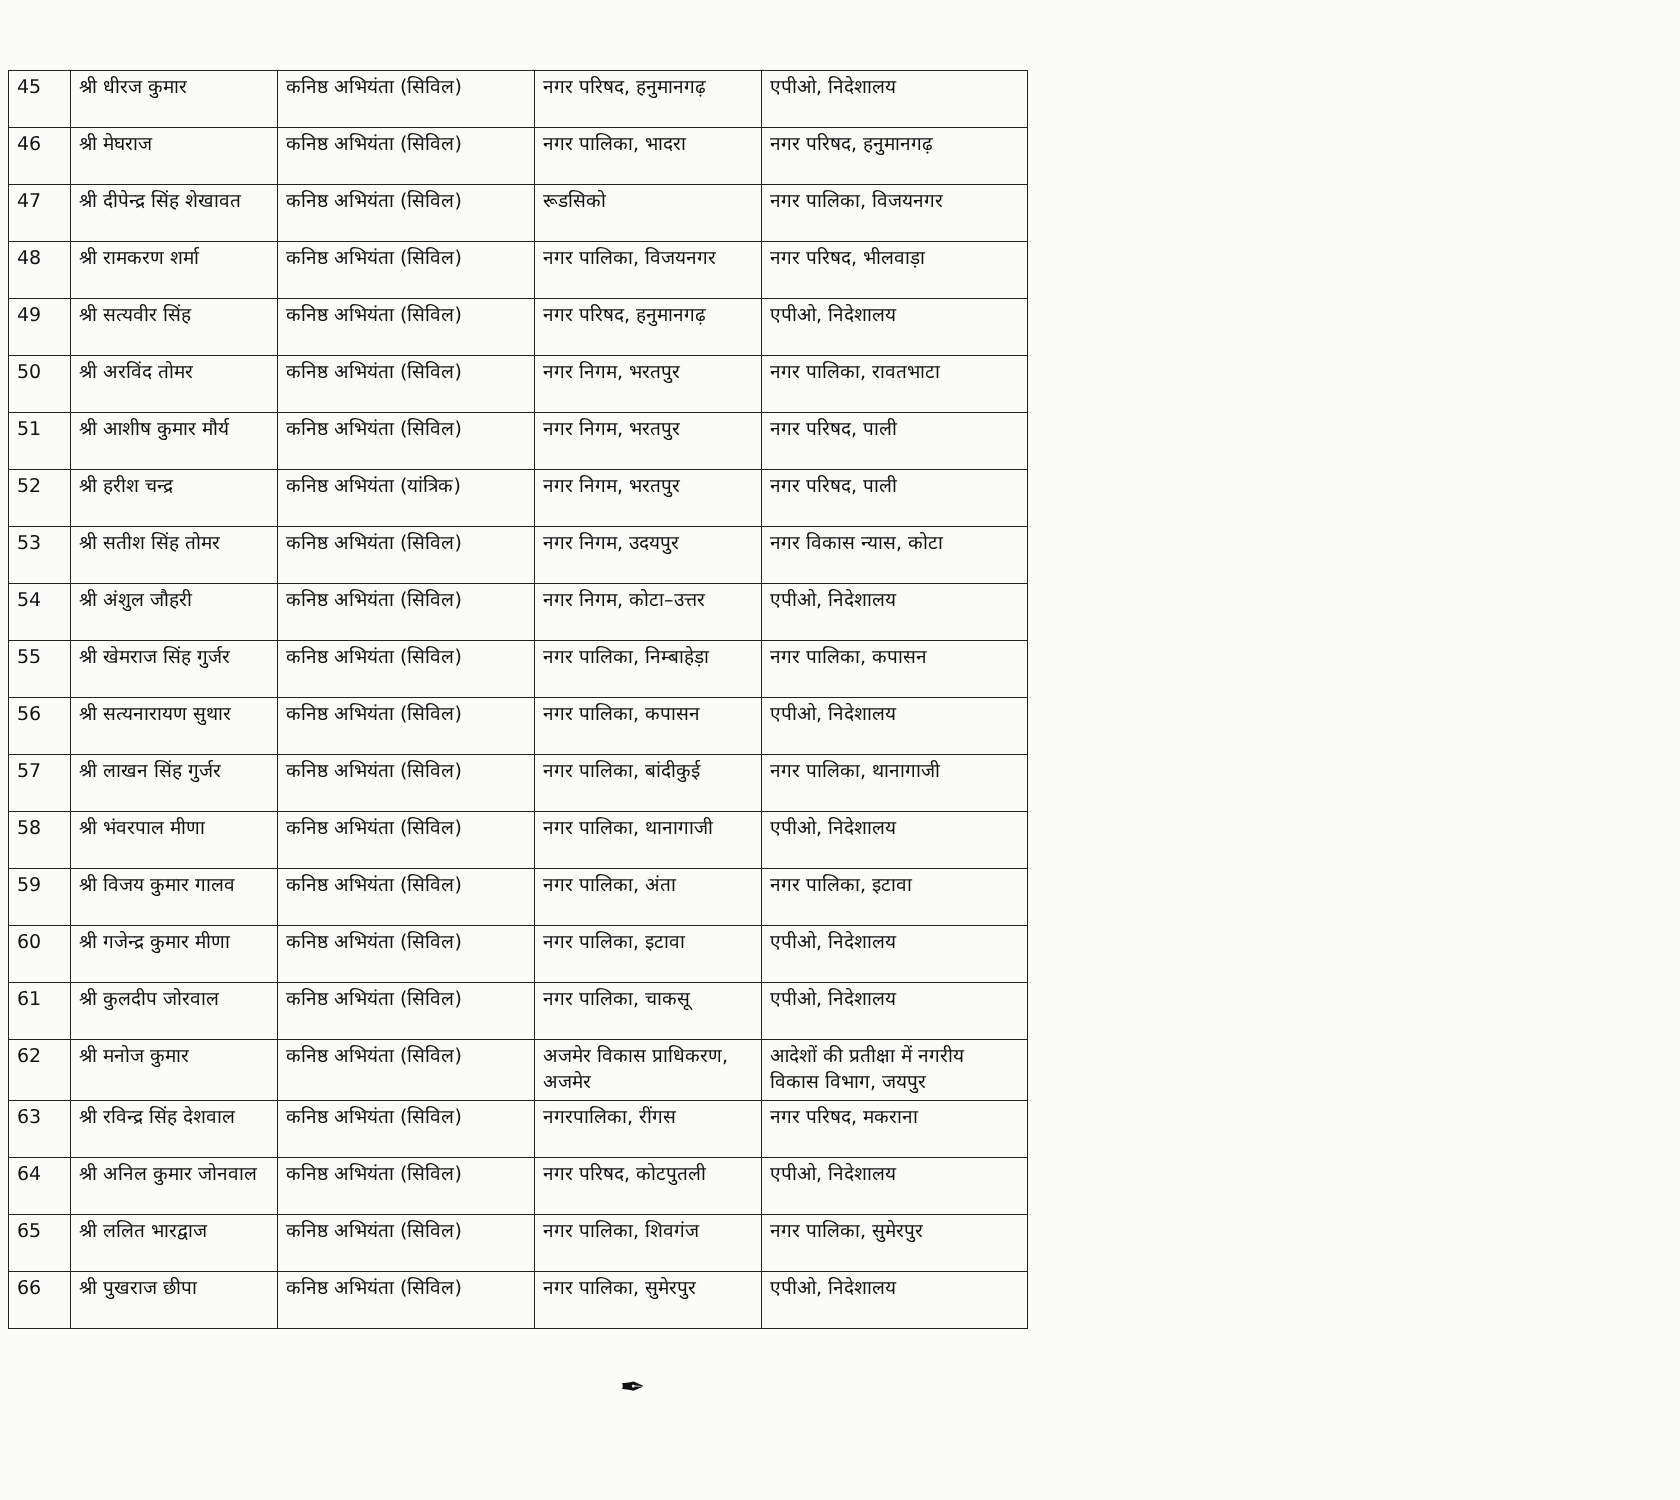| 45 | श्री धीरज कुमार | कनिष्ठ अभियंता (सिविल) | नगर परिषद, हनुमानगढ़ | एपीओ, निदेशालय |
| 46 | श्री मेघराज | कनिष्ठ अभियंता (सिविल) | नगर पालिका, भादरा | नगर परिषद, हनुमानगढ़ |
| 47 | श्री दीपेन्द्र सिंह शेखावत | कनिष्ठ अभियंता (सिविल) | रूडसिको | नगर पालिका, विजयनगर |
| 48 | श्री रामकरण शर्मा | कनिष्ठ अभियंता (सिविल) | नगर पालिका, विजयनगर | नगर परिषद, भीलवाड़ा |
| 49 | श्री सत्यवीर सिंह | कनिष्ठ अभियंता (सिविल) | नगर परिषद, हनुमानगढ़ | एपीओ, निदेशालय |
| 50 | श्री अरविंद तोमर | कनिष्ठ अभियंता (सिविल) | नगर निगम, भरतपुर | नगर पालिका, रावतभाटा |
| 51 | श्री आशीष कुमार मौर्य | कनिष्ठ अभियंता (सिविल) | नगर निगम, भरतपुर | नगर परिषद, पाली |
| 52 | श्री हरीश चन्द्र | कनिष्ठ अभियंता (यांत्रिक) | नगर निगम, भरतपुर | नगर परिषद, पाली |
| 53 | श्री सतीश सिंह तोमर | कनिष्ठ अभियंता (सिविल) | नगर निगम, उदयपुर | नगर विकास न्यास, कोटा |
| 54 | श्री अंशुल जौहरी | कनिष्ठ अभियंता (सिविल) | नगर निगम, कोटा–उत्तर | एपीओ, निदेशालय |
| 55 | श्री खेमराज सिंह गुर्जर | कनिष्ठ अभियंता (सिविल) | नगर पालिका, निम्बाहेड़ा | नगर पालिका, कपासन |
| 56 | श्री सत्यनारायण सुथार | कनिष्ठ अभियंता (सिविल) | नगर पालिका, कपासन | एपीओ, निदेशालय |
| 57 | श्री लाखन सिंह गुर्जर | कनिष्ठ अभियंता (सिविल) | नगर पालिका, बांदीकुई | नगर पालिका, थानागाजी |
| 58 | श्री भंवरपाल मीणा | कनिष्ठ अभियंता (सिविल) | नगर पालिका, थानागाजी | एपीओ, निदेशालय |
| 59 | श्री विजय कुमार गालव | कनिष्ठ अभियंता (सिविल) | नगर पालिका, अंता | नगर पालिका, इटावा |
| 60 | श्री गजेन्द्र कुमार मीणा | कनिष्ठ अभियंता (सिविल) | नगर पालिका, इटावा | एपीओ, निदेशालय |
| 61 | श्री कुलदीप जोरवाल | कनिष्ठ अभियंता (सिविल) | नगर पालिका, चाकसू | एपीओ, निदेशालय |
| 62 | श्री मनोज कुमार | कनिष्ठ अभियंता (सिविल) | अजमेर विकास प्राधिकरण, अजमेर | आदेशों की प्रतीक्षा में नगरीय विकास विभाग, जयपुर |
| 63 | श्री रविन्द्र सिंह देशवाल | कनिष्ठ अभियंता (सिविल) | नगरपालिका, रींगस | नगर परिषद, मकराना |
| 64 | श्री अनिल कुमार जोनवाल | कनिष्ठ अभियंता (सिविल) | नगर परिषद, कोटपुतली | एपीओ, निदेशालय |
| 65 | श्री ललित भारद्वाज | कनिष्ठ अभियंता (सिविल) | नगर पालिका, शिवगंज | नगर पालिका, सुमेरपुर |
| 66 | श्री पुखराज छीपा | कनिष्ठ अभियंता (सिविल) | नगर पालिका, सुमेरपुर | एपीओ, निदेशालय |
✒